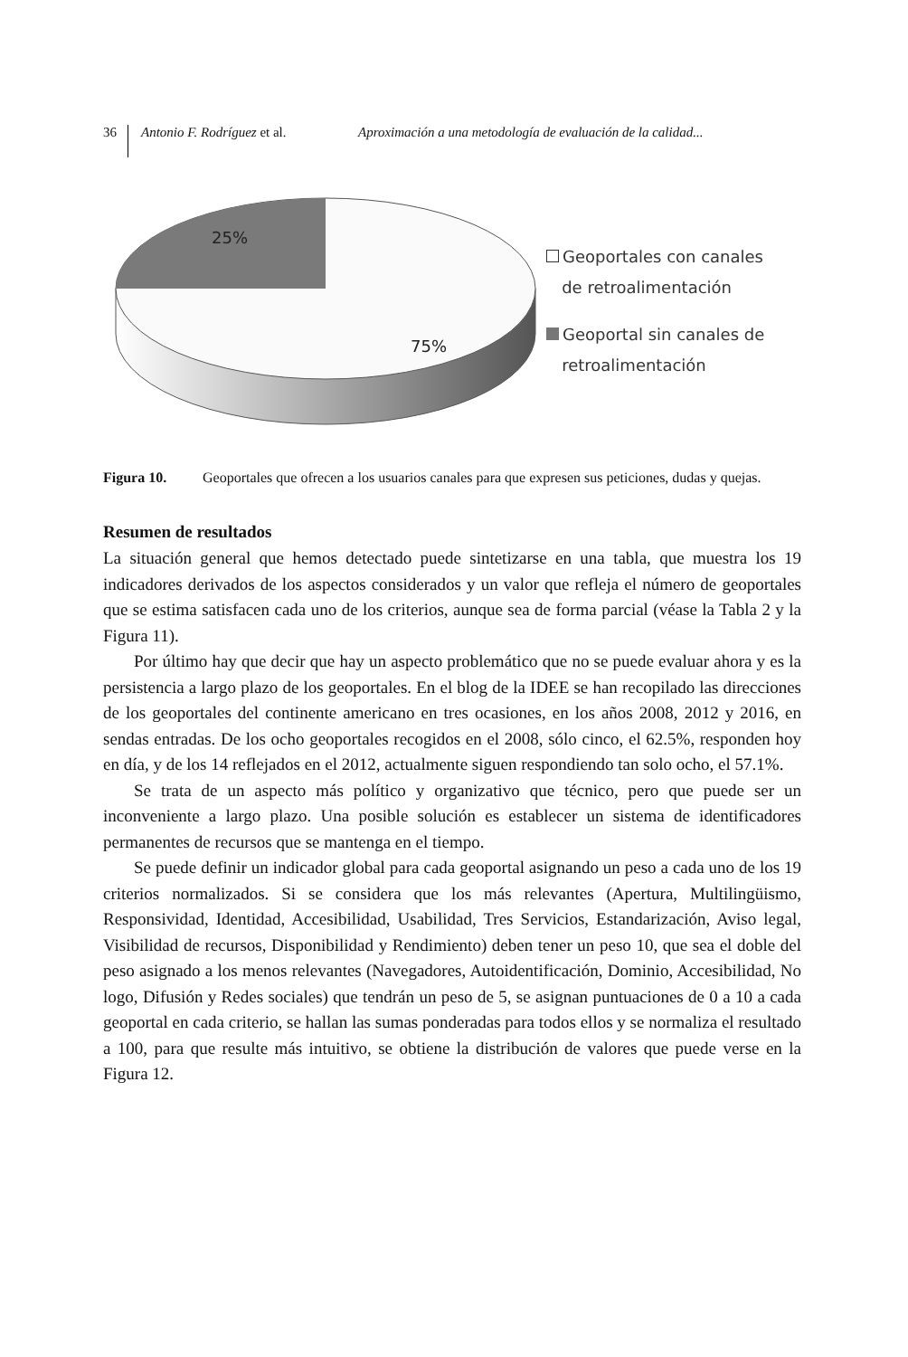36 Antonio F. Rodríguez et al. Aproximación a una metodología de evaluación de la calidad...
25%
75%
Geoportales con canales
de retroalimentación
Geoportal sin canales de
retroalimentación
Figura 10. Geoportales que ofrecen a los usuarios canales para que expresen sus peticiones, dudas y quejas.
Resumen de resultados
La situación general que hemos detectado puede sintetizarse en una tabla, que muestra los 19 indicadores derivados de los aspectos considerados y un valor que refleja el número de geoportales que se estima satisfacen cada uno de los criterios, aunque sea de forma parcial (véase la Tabla 2 y la Figura 11).
Por último hay que decir que hay un aspecto problemático que no se puede evaluar ahora y es la persistencia a largo plazo de los geoportales. En el blog de la IDEE se han recopilado las direcciones de los geoportales del continente americano en tres ocasiones, en los años 2008, 2012 y 2016, en sendas entradas. De los ocho geoportales recogidos en el 2008, sólo cinco, el 62.5%, responden hoy en día, y de los 14 reflejados en el 2012, actualmente siguen respondiendo tan solo ocho, el 57.1%.
Se trata de un aspecto más político y organizativo que técnico, pero que puede ser un inconveniente a largo plazo. Una posible solución es establecer un sistema de identificadores permanentes de recursos que se mantenga en el tiempo.
Se puede definir un indicador global para cada geoportal asignando un peso a cada uno de los 19 criterios normalizados. Si se considera que los más relevantes (Apertura, Multilingüismo, Responsividad, Identidad, Accesibilidad, Usabilidad, Tres Servicios, Estandarización, Aviso legal, Visibilidad de recursos, Disponibilidad y Rendimiento) deben tener un peso 10, que sea el doble del peso asignado a los menos relevantes (Navegadores, Autoidentificación, Dominio, Accesibilidad, No logo, Difusión y Redes sociales) que tendrán un peso de 5, se asignan puntuaciones de 0 a 10 a cada geoportal en cada criterio, se hallan las sumas ponderadas para todos ellos y se normaliza el resultado a 100, para que resulte más intuitivo, se obtiene la distribución de valores que puede verse en la Figura 12.